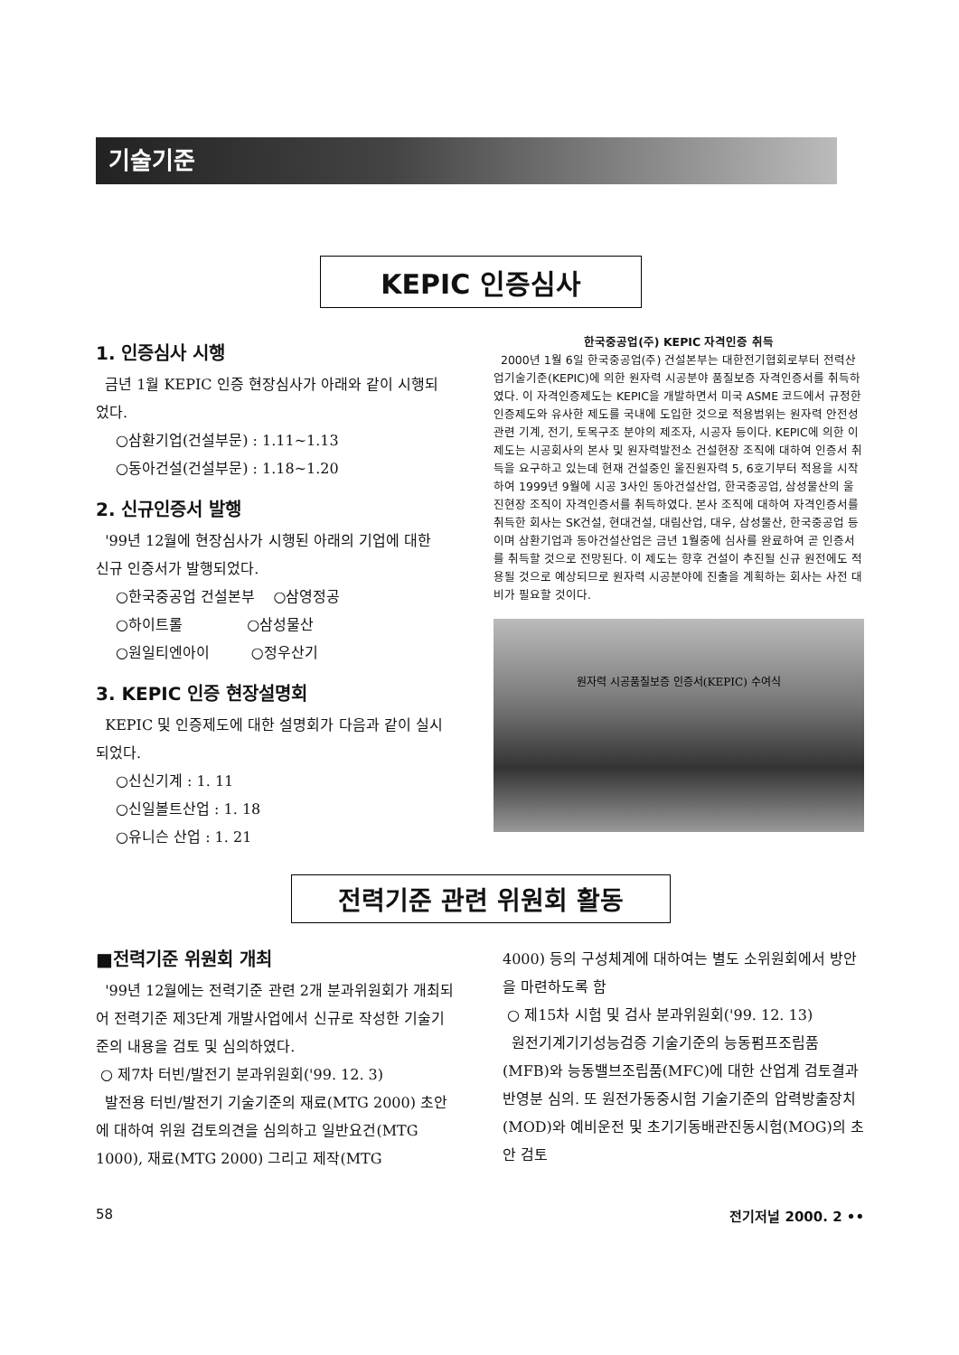기술기준
KEPIC 인증심사
1. 인증심사 시행
금년 1월 KEPIC 인증 현장심사가 아래와 같이 시행되었다.
○삼환기업(건설부문) : 1.11~1.13
○동아건설(건설부문) : 1.18~1.20
2. 신규인증서 발행
'99년 12월에 현장심사가 시행된 아래의 기업에 대한 신규 인증서가 발행되었다.
○한국중공업 건설본부 ○삼영정공
○하이트롤 ○삼성물산
○원일티엔아이 ○정우산기
3. KEPIC 인증 현장설명회
KEPIC 및 인증제도에 대한 설명회가 다음과 같이 실시되었다.
○신신기계 : 1. 11
○신일볼트산업 : 1. 18
○유니슨 산업 : 1. 21
한국중공업(주) KEPIC 자격인증 취득
2000년 1월 6일 한국중공업(주) 건설본부는 대한전기협회로부터 전력산업기술기준(KEPIC)에 의한 원자력 시공분야 품질보증 자격인증서를 취득하였다. 이 자격인증제도는 KEPIC을 개발하면서 미국 ASME 코드에서 규정한 인증제도와 유사한 제도를 국내에 도입한 것으로 적용범위는 원자력 안전성 관련 기계, 전기, 토목구조 분야의 제조자, 시공자 등이다. KEPIC에 의한 이 제도는 시공회사의 본사 및 원자력발전소 건설현장 조직에 대하여 인증서 취득을 요구하고 있는데 현재 건설중인 울진원자력 5, 6호기부터 적용을 시작하여 1999년 9월에 시공 3사인 동아건설산업, 한국중공업, 삼성물산의 울진현장 조직이 자격인증서를 취득하였다. 본사 조직에 대하여 자격인증서를 취득한 회사는 SK건설, 현대건설, 대림산업, 대우, 삼성물산, 한국중공업 등이며 삼환기업과 동아건설산업은 금년 1월중에 심사를 완료하여 곧 인증서를 취득할 것으로 전망된다. 이 제도는 향후 건설이 추진될 신규 원전에도 적용될 것으로 예상되므로 원자력 시공분야에 진출을 계획하는 회사는 사전 대비가 필요할 것이다.
원자력 시공품질보증 인증서(KEPIC) 수여식
전력기준 관련 위원회 활동
■전력기준 위원회 개최
'99년 12월에는 전력기준 관련 2개 분과위원회가 개최되어 전력기준 제3단계 개발사업에서 신규로 작성한 기술기준의 내용을 검토 및 심의하였다.
○ 제7차 터빈/발전기 분과위원회('99. 12. 3)
발전용 터빈/발전기 기술기준의 재료(MTG 2000) 초안에 대하여 위원 검토의견을 심의하고 일반요건(MTG 1000), 재료(MTG 2000) 그리고 제작(MTG
4000) 등의 구성체계에 대하여는 별도 소위원회에서 방안을 마련하도록 함
○ 제15차 시험 및 검사 분과위원회('99. 12. 13)
원전기계기기성능검증 기술기준의 능동펌프조립품(MFB)와 능동밸브조립품(MFC)에 대한 산업계 검토결과 반영분 심의. 또 원전가동중시험 기술기준의 압력방출장치(MOD)와 예비운전 및 초기기동배관진동시험(MOG)의 초안 검토
58 전기저널 2000. 2 ••